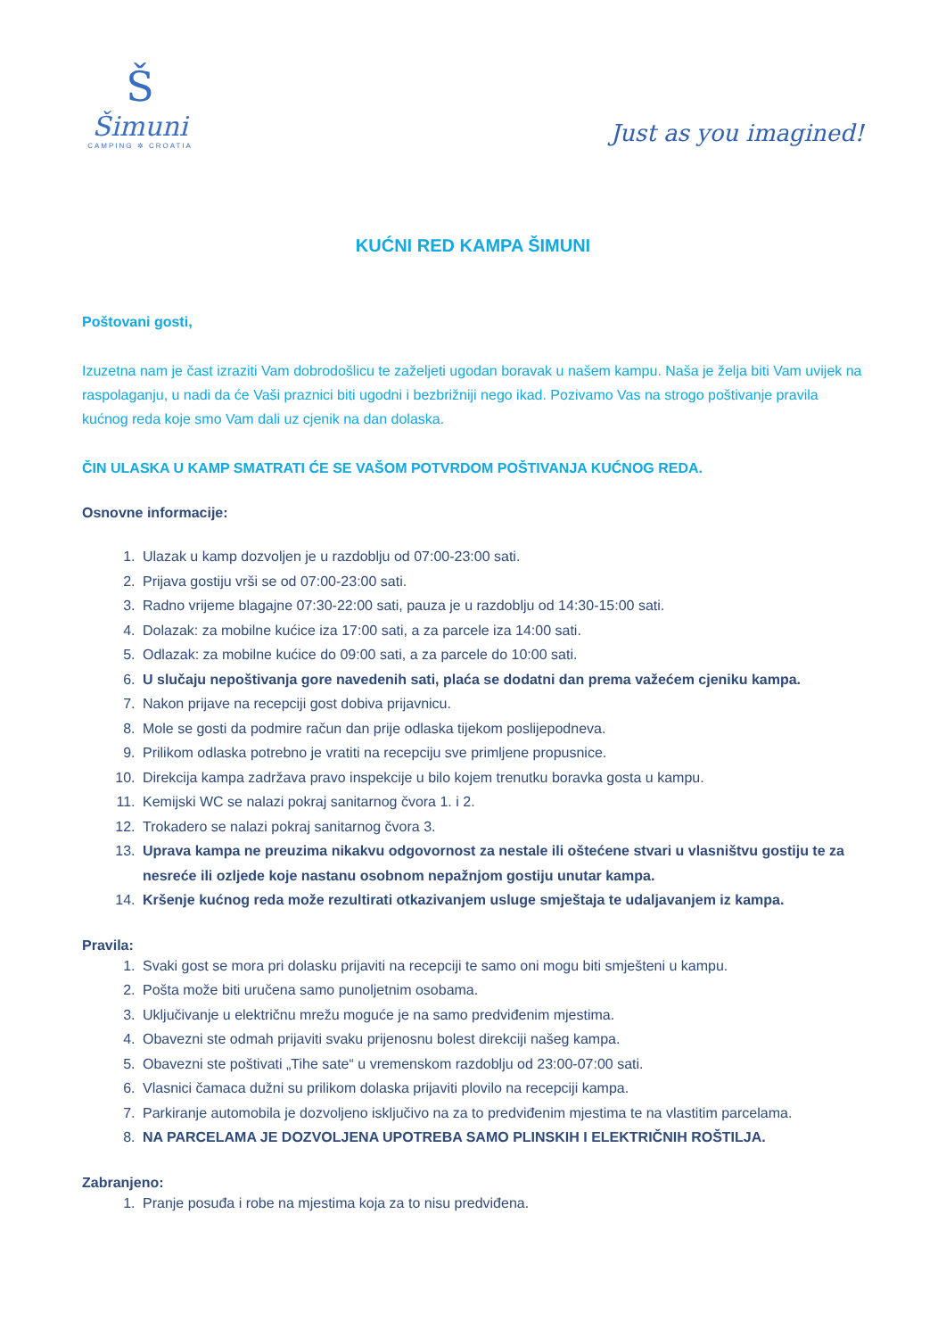Š
Šimuni
CAMPING ✲ CROATIA
Just as you imagined!
KUĆNI RED KAMPA ŠIMUNI
Poštovani gosti,
Izuzetna nam je čast izraziti Vam dobrodošlicu te zaželjeti ugodan boravak u našem kampu. Naša je želja biti Vam uvijek na raspolaganju, u nadi da će Vaši praznici biti ugodni i bezbrižniji nego ikad. Pozivamo Vas na strogo poštivanje pravila kućnog reda koje smo Vam dali uz cjenik na dan dolaska.
ČIN ULASKA U KAMP SMATRATI ĆE SE VAŠOM POTVRDOM POŠTIVANJA KUĆNOG REDA.
Osnovne informacije:
1. Ulazak u kamp dozvoljen je u razdoblju od 07:00-23:00 sati.
2. Prijava gostiju vrši se od 07:00-23:00 sati.
3. Radno vrijeme blagajne 07:30-22:00 sati, pauza je u razdoblju od 14:30-15:00 sati.
4. Dolazak: za mobilne kućice iza 17:00 sati, a za parcele iza 14:00 sati.
5. Odlazak: za mobilne kućice do 09:00 sati, a za parcele do 10:00 sati.
6. U slučaju nepoštivanja gore navedenih sati, plaća se dodatni dan prema važećem cjeniku kampa.
7. Nakon prijave na recepciji gost dobiva prijavnicu.
8. Mole se gosti da podmire račun dan prije odlaska tijekom poslijepodneva.
9. Prilikom odlaska potrebno je vratiti na recepciju sve primljene propusnice.
10. Direkcija kampa zadržava pravo inspekcije u bilo kojem trenutku boravka gosta u kampu.
11. Kemijski WC se nalazi pokraj sanitarnog čvora 1. i 2.
12. Trokadero se nalazi pokraj sanitarnog čvora 3.
13. Uprava kampa ne preuzima nikakvu odgovornost za nestale ili oštećene stvari u vlasništvu gostiju te za nesreće ili ozljede koje nastanu osobnom nepažnjom gostiju unutar kampa.
14. Kršenje kućnog reda može rezultirati otkazivanjem usluge smještaja te udaljavanjem iz kampa.
Pravila:
1. Svaki gost se mora pri dolasku prijaviti na recepciji te samo oni mogu biti smješteni u kampu.
2. Pošta može biti uručena samo punoljetnim osobama.
3. Uključivanje u električnu mrežu moguće je na samo predviđenim mjestima.
4. Obavezni ste odmah prijaviti svaku prijenosnu bolest direkciji našeg kampa.
5. Obavezni ste poštivati „Tihe sate“ u vremenskom razdoblju od 23:00-07:00 sati.
6. Vlasnici čamaca dužni su prilikom dolaska prijaviti plovilo na recepciji kampa.
7. Parkiranje automobila je dozvoljeno isključivo na za to predviđenim mjestima te na vlastitim parcelama.
8. NA PARCELAMA JE DOZVOLJENA UPOTREBA SAMO PLINSKIH I ELEKTRIČNIH ROŠTILJA.
Zabranjeno:
1. Pranje posuđa i robe na mjestima koja za to nisu predviđena.